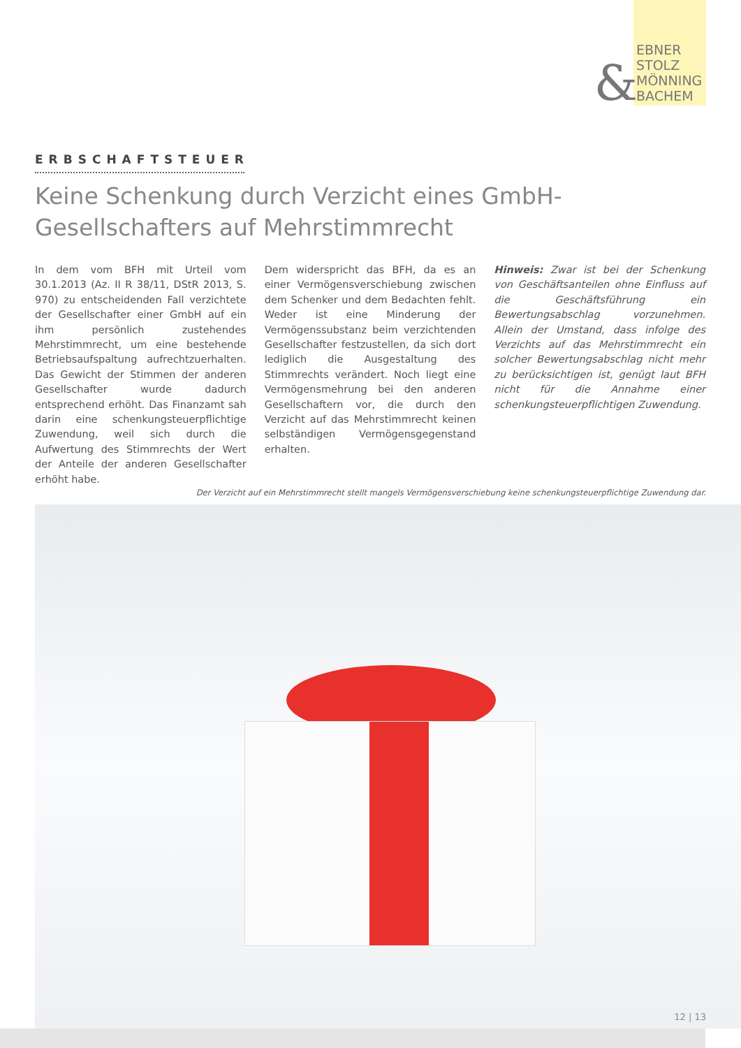EBNER
STOLZ
MÖNNING
BACHEM
&
ERBSCHAFTSTEUER
Keine Schenkung durch Verzicht eines GmbH-Gesellschafters auf Mehrstimmrecht
In dem vom BFH mit Urteil vom 30.1.2013 (Az. II R 38/11, DStR 2013, S. 970) zu entscheidenden Fall verzichtete der Gesellschafter einer GmbH auf ein ihm persönlich zustehendes Mehrstimmrecht, um eine bestehende Betriebsaufspaltung aufrechtzuerhalten. Das Gewicht der Stimmen der anderen Gesellschafter wurde dadurch entsprechend erhöht. Das Finanzamt sah darin eine schenkungsteuerpflichtige Zuwendung, weil sich durch die Aufwertung des Stimmrechts der Wert der Anteile der anderen Gesellschafter erhöht habe.
Dem widerspricht das BFH, da es an einer Vermögensverschiebung zwischen dem Schenker und dem Bedachten fehlt. Weder ist eine Minderung der Vermögenssubstanz beim verzichtenden Gesellschafter festzustellen, da sich dort lediglich die Ausgestaltung des Stimmrechts verändert. Noch liegt eine Vermögensmehrung bei den anderen Gesellschaftern vor, die durch den Verzicht auf das Mehrstimmrecht keinen selbständigen Vermögensgegenstand erhalten.
Hinweis: Zwar ist bei der Schenkung von Geschäftsanteilen ohne Einfluss auf die Geschäftsführung ein Bewertungsabschlag vorzunehmen. Allein der Umstand, dass infolge des Verzichts auf das Mehrstimmrecht ein solcher Bewertungsabschlag nicht mehr zu berücksichtigen ist, genügt laut BFH nicht für die Annahme einer schenkungsteuerpflichtigen Zuwendung.
Der Verzicht auf ein Mehrstimmrecht stellt mangels Vermögensverschiebung keine schenkungsteuerpflichtige Zuwendung dar.
12 | 13